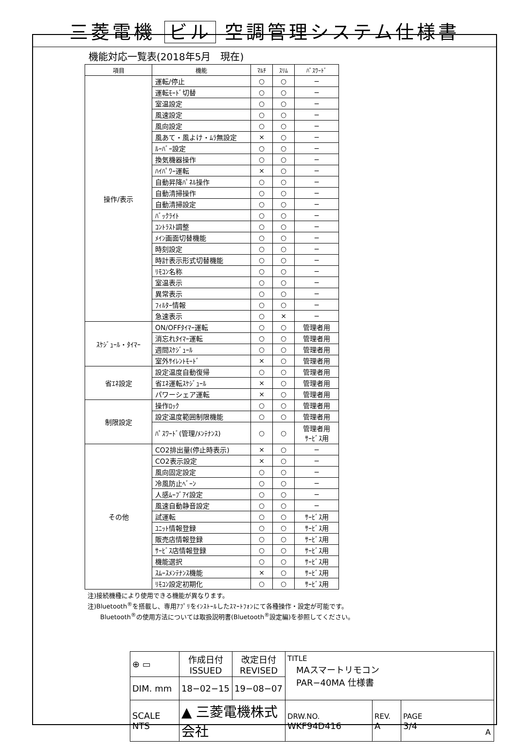三菱電機 ビル 空調管理システム仕様書
機能対応一覧表(2018年5月　現在)
| 項目 | 機能 | ﾏﾙﾁ | ｽﾘﾑ | ﾊﾟｽﾜｰﾄﾞ |
| --- | --- | --- | --- | --- |
| 操作/表示 | 運転/停止 | ○ | ○ | − |
| | 運転ﾓｰﾄﾞ切替 | ○ | ○ | − |
| | 室温設定 | ○ | ○ | − |
| | 風速設定 | ○ | ○ | − |
| | 風向設定 | ○ | ○ | − |
| | 風あて・風よけ・ﾑﾗ無設定 | × | ○ | − |
| | ﾙｰﾊﾞｰ設定 | ○ | ○ | − |
| | 換気機器操作 | ○ | ○ | − |
| | ﾊｲﾊﾟﾜｰ運転 | × | ○ | − |
| | 自動昇降ﾊﾟﾈﾙ操作 | ○ | ○ | − |
| | 自動清掃操作 | ○ | ○ | − |
| | 自動清掃設定 | ○ | ○ | − |
| | ﾊﾞｯｸﾗｲﾄ | ○ | ○ | − |
| | ｺﾝﾄﾗｽﾄ調整 | ○ | ○ | − |
| | ﾒｲﾝ画面切替機能 | ○ | ○ | − |
| | 時刻設定 | ○ | ○ | − |
| | 時計表示形式切替機能 | ○ | ○ | − |
| | ﾘﾓｺﾝ名称 | ○ | ○ | − |
| | 室温表示 | ○ | ○ | − |
| | 異常表示 | ○ | ○ | − |
| | ﾌｨﾙﾀｰ情報 | ○ | ○ | − |
| | 急速表示 | ○ | × | − |
| ｽｹｼﾞｭｰﾙ・ﾀｲﾏｰ | ON/OFFﾀｲﾏｰ運転 | ○ | ○ | 管理者用 |
| | 消忘れﾀｲﾏｰ運転 | ○ | ○ | 管理者用 |
| | 週間ｽｹｼﾞｭｰﾙ | ○ | ○ | 管理者用 |
| | 室外ｻｲﾚﾝﾄﾓｰﾄﾞ | × | ○ | 管理者用 |
| 省ｴﾈ設定 | 設定温度自動復帰 | ○ | ○ | 管理者用 |
| | 省ｴﾈ運転ｽｹｼﾞｭｰﾙ | × | ○ | 管理者用 |
| | パワーシェア運転 | × | ○ | 管理者用 |
| 制限設定 | 操作ﾛｯｸ | ○ | ○ | 管理者用 |
| | 設定温度範囲制限機能 | ○ | ○ | 管理者用 |
| | ﾊﾟｽﾜｰﾄﾞ(管理/ﾒﾝﾃﾅﾝｽ) | ○ | ○ | 管理者用 ｻｰﾋﾞｽ用 |
| その他 | CO2排出量(停止時表示) | × | ○ | − |
| | CO2表示設定 | × | ○ | − |
| | 風向固定設定 | ○ | ○ | − |
| | 冷風防止ﾍﾞｰﾝ | ○ | ○ | − |
| | 人感ﾑｰﾌﾞｱｲ設定 | ○ | ○ | − |
| | 風速自動静音設定 | ○ | ○ | − |
| | 試運転 | ○ | ○ | ｻｰﾋﾞｽ用 |
| | ﾕﾆｯﾄ情報登録 | ○ | ○ | ｻｰﾋﾞｽ用 |
| | 販売店情報登録 | ○ | ○ | ｻｰﾋﾞｽ用 |
| | ｻｰﾋﾞｽ店情報登録 | ○ | ○ | ｻｰﾋﾞｽ用 |
| | 機能選択 | ○ | ○ | ｻｰﾋﾞｽ用 |
| | ｽﾑｰｽﾒﾝﾃﾅﾝｽ機能 | × | ○ | ｻｰﾋﾞｽ用 |
| | ﾘﾓｺﾝ設定初期化 | ○ | ○ | ｻｰﾋﾞｽ用 |
注)接続機種により使用できる機能が異なります。
注)Bluetooth<sup>®</sup>を搭載し、専用ｱﾌﾟﾘをｲﾝｽﾄｰﾙしたｽﾏｰﾄﾌｫﾝにて各種操作・設定が可能です。
　　Bluetooth<sup>®</sup>の使用方法については取扱説明書(Bluetooth<sup>®</sup>設定編)を参照してください。
| ⊕ ▭ | 作成日付 ISSUED | 改定日付 REVISED | TITLE MAスマートリモコン PAR−40MA 仕様書 | | |
| DIM. mm | 18−02−15 | 19−08−07 | | | |
| SCALE NTS | ▲ 三菱電機株式会社 | | DRW.NO. WKF94D416 | REV. A | PAGE 3/4 |
A